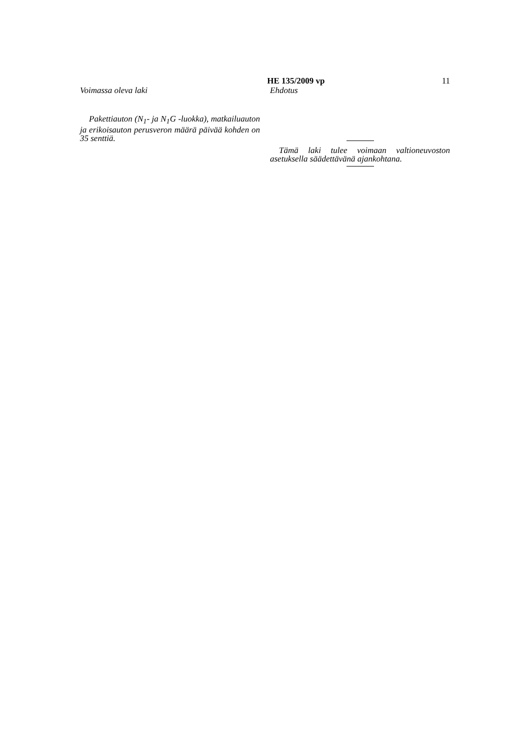HE 135/2009 vp 11
Voimassa oleva laki
Pakettiauton (N<sub>1</sub>- ja N<sub>1</sub>G -luokka), matkai­luauton ja erikoisauton perusveron määrä päivää kohden on 35 senttiä.
Ehdotus
Tämä laki tulee voimaan valtioneuvoston asetuksella säädettävänä ajankohtana.